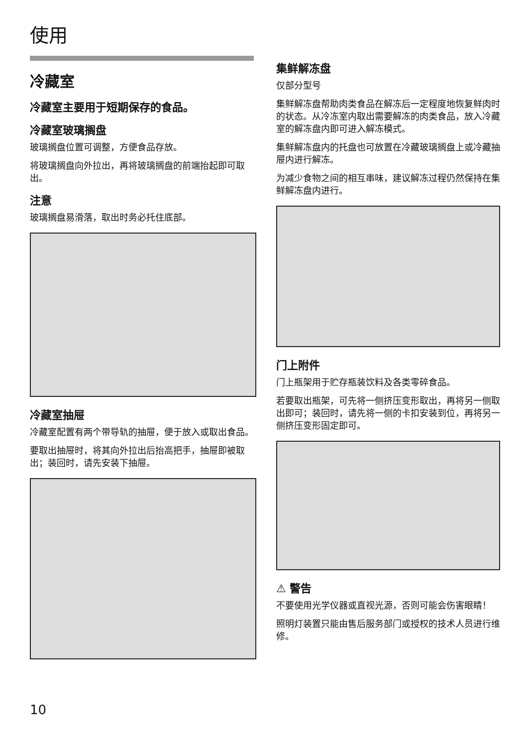使用
冷藏室
冷藏室主要用于短期保存的食品。
冷藏室玻璃搁盘
玻璃搁盘位置可调整，方便食品存放。
将玻璃搁盘向外拉出，再将玻璃搁盘的前端抬起即可取出。
注意
玻璃搁盘易滑落，取出时务必托住底部。
冷藏室抽屉
冷藏室配置有两个带导轨的抽屉，便于放入或取出食品。
要取出抽屉时，将其向外拉出后抬高把手，抽屉即被取出；装回时，请先安装下抽屉。
集鲜解冻盘
仅部分型号
集鲜解冻盘帮助肉类食品在解冻后一定程度地恢复鲜肉时的状态。从冷冻室内取出需要解冻的肉类食品，放入冷藏室的解冻盘内即可进入解冻模式。
集鲜解冻盘内的托盘也可放置在冷藏玻璃搁盘上或冷藏抽屉内进行解冻。
为减少食物之间的相互串味，建议解冻过程仍然保持在集鲜解冻盘内进行。
门上附件
门上瓶架用于贮存瓶装饮料及各类零碎食品。
若要取出瓶架，可先将一侧挤压变形取出，再将另一侧取出即可；装回时，请先将一侧的卡扣安装到位，再将另一侧挤压变形固定即可。
⚠ 警告
不要使用光学仪器或直视光源，否则可能会伤害眼睛！
照明灯装置只能由售后服务部门或授权的技术人员进行维修。
10